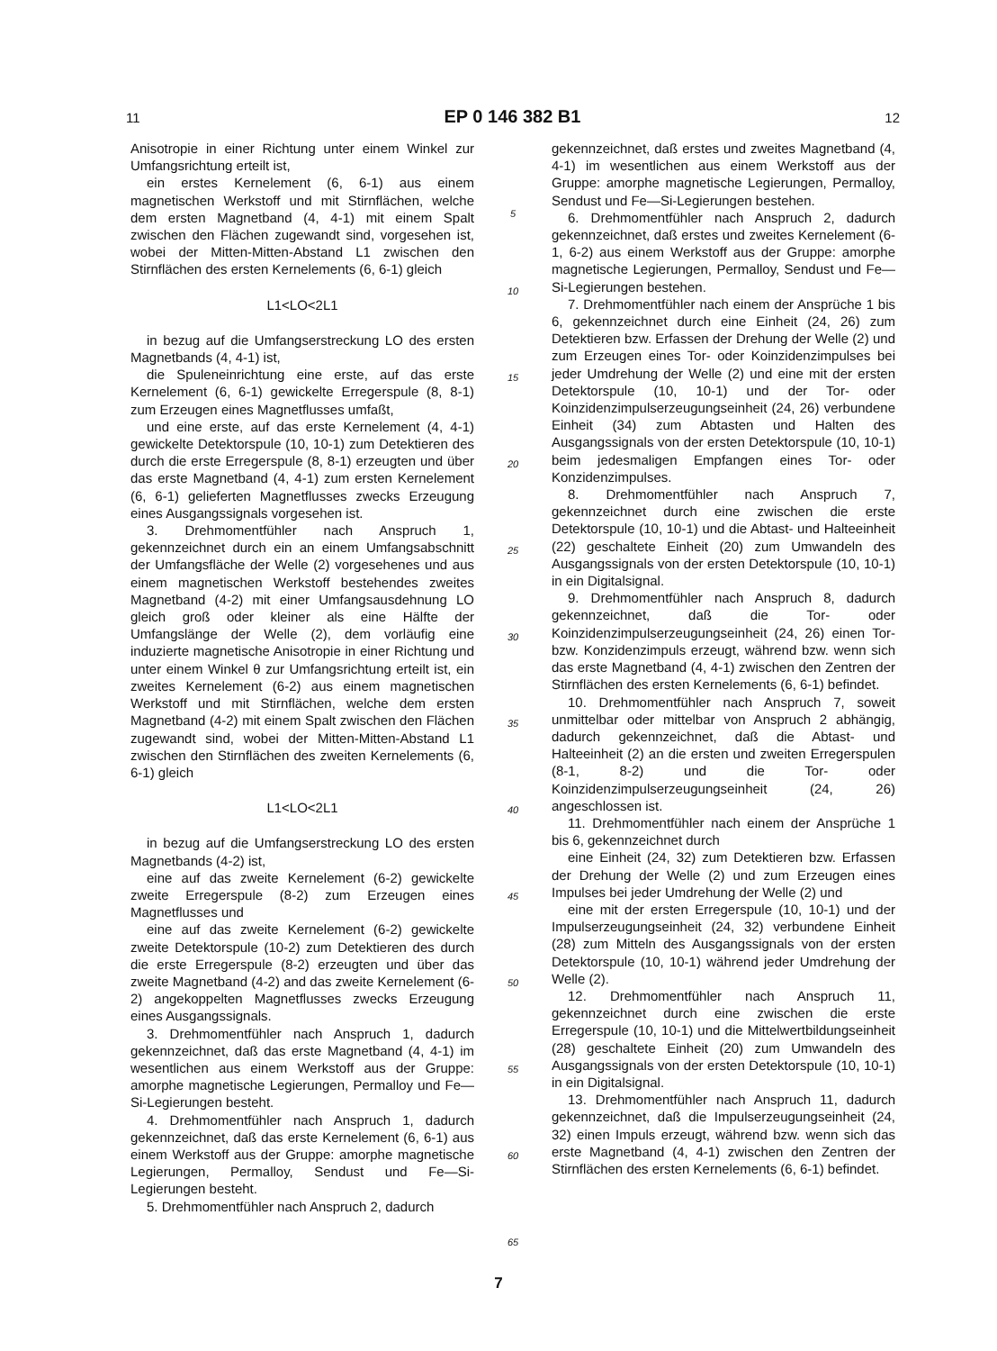11 EP 0 146 382 B1 12
Anisotropie in einer Richtung unter einem Winkel zur Umfangsrichtung erteilt ist,
ein erstes Kernelement (6, 6-1) aus einem magnetischen Werkstoff und mit Stirnflächen, welche dem ersten Magnetband (4, 4-1) mit einem Spalt zwischen den Flächen zugewandt sind, vorgesehen ist, wobei der Mitten-Mitten-Abstand L1 zwischen den Stirnflächen des ersten Kernelements (6, 6-1) gleich
L1<LO<2L1
in bezug auf die Umfangserstreckung LO des ersten Magnetbands (4, 4-1) ist,
die Spuleneinrichtung eine erste, auf das erste Kernelement (6, 6-1) gewickelte Erregerspule (8, 8-1) zum Erzeugen eines Magnetflusses umfaßt,
und eine erste, auf das erste Kernelement (4, 4-1) gewickelte Detektorspule (10, 10-1) zum Detektieren des durch die erste Erregerspule (8, 8-1) erzeugten und über das erste Magnetband (4, 4-1) zum ersten Kernelement (6, 6-1) gelieferten Magnetflusses zwecks Erzeugung eines Ausgangssignals vorgesehen ist.
3. Drehmomentfühler nach Anspruch 1, gekennzeichnet durch ein an einem Umfangsabschnitt der Umfangsfläche der Welle (2) vorgesehenes und aus einem magnetischen Werkstoff bestehendes zweites Magnetband (4-2) mit einer Umfangsausdehnung LO gleich groß oder kleiner als eine Hälfte der Umfangslänge der Welle (2), dem vorläufig eine induzierte magnetische Anisotropie in einer Richtung und unter einem Winkel θ zur Umfangsrichtung erteilt ist, ein zweites Kernelement (6-2) aus einem magnetischen Werkstoff und mit Stirnflächen, welche dem ersten Magnetband (4-2) mit einem Spalt zwischen den Flächen zugewandt sind, wobei der Mitten-Mitten-Abstand L1 zwischen den Stirnflächen des zweiten Kernelements (6, 6-1) gleich
L1<LO<2L1
in bezug auf die Umfangserstreckung LO des ersten Magnetbands (4-2) ist,
eine auf das zweite Kernelement (6-2) gewickelte zweite Erregerspule (8-2) zum Erzeugen eines Magnetflusses und
eine auf das zweite Kernelement (6-2) gewickelte zweite Detektorspule (10-2) zum Detektieren des durch die erste Erregerspule (8-2) erzeugten und über das zweite Magnetband (4-2) and das zweite Kernelement (6-2) angekoppelten Magnetflusses zwecks Erzeugung eines Ausgangssignals.
3. Drehmomentfühler nach Anspruch 1, dadurch gekennzeichnet, daß das erste Magnetband (4, 4-1) im wesentlichen aus einem Werkstoff aus der Gruppe: amorphe magnetische Legierungen, Permalloy und Fe—Si-Legierungen besteht.
4. Drehmomentfühler nach Anspruch 1, dadurch gekennzeichnet, daß das erste Kernelement (6, 6-1) aus einem Werkstoff aus der Gruppe: amorphe magnetische Legierungen, Permalloy, Sendust und Fe—Si-Legierungen besteht.
5. Drehmomentfühler nach Anspruch 2, dadurch
5
10
15
20
25
30
35
40
45
50
55
60
65
gekennzeichnet, daß erstes und zweites Magnetband (4, 4-1) im wesentlichen aus einem Werkstoff aus der Gruppe: amorphe magnetische Legierungen, Permalloy, Sendust und Fe—Si-Legierungen bestehen.
6. Drehmomentfühler nach Anspruch 2, dadurch gekennzeichnet, daß erstes und zweites Kernelement (6-1, 6-2) aus einem Werkstoff aus der Gruppe: amorphe magnetische Legierungen, Permalloy, Sendust und Fe—Si-Legierungen bestehen.
7. Drehmomentfühler nach einem der Ansprüche 1 bis 6, gekennzeichnet durch eine Einheit (24, 26) zum Detektieren bzw. Erfassen der Drehung der Welle (2) und zum Erzeugen eines Tor- oder Koinzidenzimpulses bei jeder Umdrehung der Welle (2) und eine mit der ersten Detektorspule (10, 10-1) und der Tor- oder Koinzidenzimpulserzeugungseinheit (24, 26) verbundene Einheit (34) zum Abtasten und Halten des Ausgangssignals von der ersten Detektorspule (10, 10-1) beim jedesmaligen Empfangen eines Tor- oder Konzidenzimpulses.
8. Drehmomentfühler nach Anspruch 7, gekennzeichnet durch eine zwischen die erste Detektorspule (10, 10-1) und die Abtast- und Halteeinheit (22) geschaltete Einheit (20) zum Umwandeln des Ausgangssignals von der ersten Detektorspule (10, 10-1) in ein Digitalsignal.
9. Drehmomentfühler nach Anspruch 8, dadurch gekennzeichnet, daß die Tor- oder Koinzidenzimpulserzeugungseinheit (24, 26) einen Tor- bzw. Konzidenzimpuls erzeugt, während bzw. wenn sich das erste Magnetband (4, 4-1) zwischen den Zentren der Stirnflächen des ersten Kernelements (6, 6-1) befindet.
10. Drehmomentfühler nach Anspruch 7, soweit unmittelbar oder mittelbar von Anspruch 2 abhängig, dadurch gekennzeichnet, daß die Abtast- und Halteeinheit (2) an die ersten und zweiten Erregerspulen (8-1, 8-2) und die Tor- oder Koinzidenzimpulserzeugungseinheit (24, 26) angeschlossen ist.
11. Drehmomentfühler nach einem der Ansprüche 1 bis 6, gekennzeichnet durch
eine Einheit (24, 32) zum Detektieren bzw. Erfassen der Drehung der Welle (2) und zum Erzeugen eines Impulses bei jeder Umdrehung der Welle (2) und
eine mit der ersten Erregerspule (10, 10-1) und der Impulserzeugungseinheit (24, 32) verbundene Einheit (28) zum Mitteln des Ausgangssignals von der ersten Detektorspule (10, 10-1) während jeder Umdrehung der Welle (2).
12. Drehmomentfühler nach Anspruch 11, gekennzeichnet durch eine zwischen die erste Erregerspule (10, 10-1) und die Mittelwertbildungseinheit (28) geschaltete Einheit (20) zum Umwandeln des Ausgangssignals von der ersten Detektorspule (10, 10-1) in ein Digitalsignal.
13. Drehmomentfühler nach Anspruch 11, dadurch gekennzeichnet, daß die Impulserzeugungseinheit (24, 32) einen Impuls erzeugt, während bzw. wenn sich das erste Magnetband (4, 4-1) zwischen den Zentren der Stirnflächen des ersten Kernelements (6, 6-1) befindet.
7